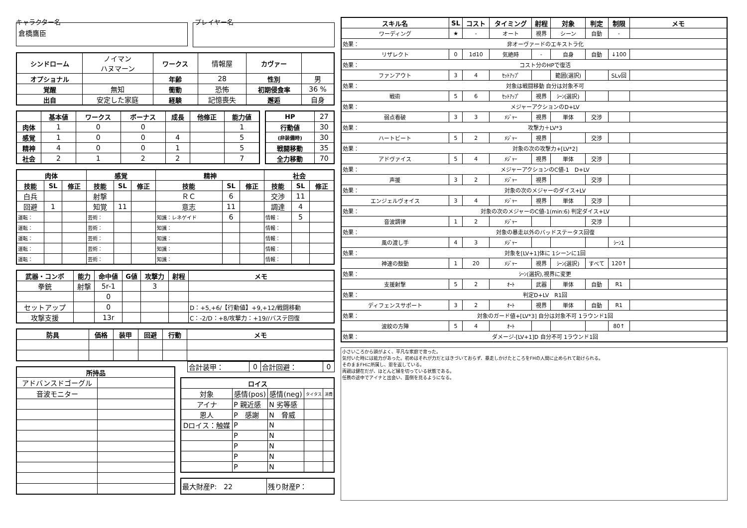キャラクター名
倉橋鷹臣
プレイヤー名
| シンドローム | ノイマン ハヌマーン | ワークス | 情報屋 | カヴァー | |
| オプショナル | | 年齢 | 28 | 性別 | 男 |
| 覚醒 | 無知 | 衝動 | 恐怖 | 初期侵食率 | 36 % |
| 出自 | 安定した家庭 | 経験 | 記憶喪失 | 邂逅 | 自身 |
| | 基本値 | ワークス | ボーナス | 成長 | 他修正 | 能力値 |
| --- | --- | --- | --- | --- | --- | --- |
| 肉体 | 1 | 0 | 0 | | | 1 |
| 感覚 | 1 | 0 | 0 | 4 | | 5 |
| 精神 | 4 | 0 | 0 | 1 | | 5 |
| 社会 | 2 | 1 | 2 | 2 | | 7 |
| HP | 27 |
| 行動値 | 30 |
| (非装備時) | 30 |
| 戦闘移動 | 35 |
| 全力移動 | 70 |
| 肉体 | | | 感覚 | | | 精神 | | | 社会 | | |
| --- | --- | --- | --- | --- | --- | --- | --- | --- | --- | --- | --- |
| 技能 | SL | 修正 | 技能 | SL | 修正 | 技能 | SL | 修正 | 技能 | SL | 修正 |
| 白兵 | | | 射撃 | | | ＲＣ | 6 | | 交渉 | 11 | |
| 回避 | 1 | | 知覚 | 11 | | 意志 | 11 | | 調達 | 4 | |
| 運転： | | | 芸術： | | | 知識：レネゲイド | 6 | | 情報： | 5 | |
| 運転： | | | 芸術： | | | 知識： | | | 情報： | | |
| 運転： | | | 芸術： | | | 知識： | | | 情報： | | |
| 運転： | | | 芸術： | | | 知識： | | | 情報： | | |
| 運転： | | | 芸術： | | | 知識： | | | 情報： | | |
| 武器・コンボ | 能力 | 命中値 | G値 | 攻撃力 | 射程 | メモ |
| --- | --- | --- | --- | --- | --- | --- |
| 拳銃 | 射撃 | 5r-1 | | 3 | | |
| | | 0 | | | | |
| セットアップ | | 0 | | | | D：+5,+6/【行動値】+9,+12/戦闘移動 |
| 攻撃支援 | | 13r | | | | C：-2/D：+8/攻撃力：+19//バステ回復 |
| 防具 | 価格 | 装甲 | 回避 | 行動 | メモ |
| --- | --- | --- | --- | --- | --- |
| 所持品 | |
| --- | --- |
| アドバンスドゴーグル | |
| 音波モニター | |
| 合計装甲： | 0 | 合計回避： | 0 |
| ロイス | | | | |
| --- | --- | --- | --- | --- |
| 対象 | 感情(pos) | 感情(neg) | タイタス | 消費 |
| アイナ | P 親近感 | N 劣等感 | | |
| 恩人 | P 感謝 | N 脅威 | | |
| Dロイス：触媒 | P | N | | |
| | P | N | | |
| | P | N | | |
| | P | N | | |
| | P | N | | |
| 最大財産P: 22 | 残り財産P： |
| スキル名 | | SL | コスト | タイミング | 射程 | 対象 | 判定 | 制限 | メモ |
| --- | --- | --- | --- | --- | --- | --- | --- | --- | --- |
| ワーディング | | ★ | - | オート | 視界 | シーン | 自動 | - | |
| 効果： | 非オーヴァードのエキストラ化 | | | | | | | | |
| リザレクト | | 0 | 1d10 | 気絶時 | - | 自身 | 自動 | ↓100 | |
| 効果： | コスト分のHPで復活 | | | | | | | | |
| ファンアウト | | 3 | 4 | ｾｯﾄｱｯﾌﾟ | | 範囲(選択) | | SLv回 | |
| 効果： | 対象は戦闘移動 自分は対象不可 | | | | | | | | |
| 戦術 | | 5 | 6 | ｾｯﾄｱｯﾌﾟ | 視界 | ｼｰﾝ(選択) | | | |
| 効果： | メジャーアクションのD+LV | | | | | | | | |
| 弱点看破 | | 3 | 3 | ﾒｼﾞｬｰ | 視界 | 単体 | 交渉 | | |
| 効果： | 攻撃力＋LV*3 | | | | | | | | |
| ハートビート | | 5 | 2 | ﾒｼﾞｬｰ | 視界 | | 交渉 | | |
| 効果： | 対象の次の攻撃力+[LV*2] | | | | | | | | |
| アドヴァイス | | 5 | 4 | ﾒｼﾞｬｰ | 視界 | 単体 | 交渉 | | |
| 効果： | メジャーアクションのC値-1 D+LV | | | | | | | | |
| 声援 | | 3 | 2 | ﾒｼﾞｬｰ | 視界 | | 交渉 | | |
| 効果： | 対象の次のメジャーのダイス+LV | | | | | | | | |
| エンジェルヴォイス | | 3 | 4 | ﾒｼﾞｬｰ | 視界 | 単体 | 交渉 | | |
| 効果： | 対象の次のメジャーのC値-1(min:6) 判定ダイス+LV | | | | | | | | |
| 音波調律 | | 1 | 2 | ﾒｼﾞｬｰ | | | 交渉 | | |
| 効果： | 対象の暴走以外のバッドステータス回復 | | | | | | | | |
| 風の渡し手 | | 4 | 3 | ﾒｼﾞｬｰ | | | | ｼｰﾝ1 | |
| 効果： | 対象を[LV+1]体に 1シーンに1回 | | | | | | | | |
| 神速の鼓動 | | 1 | 20 | ﾒｼﾞｬｰ | 視界 | ｼｰﾝ(選択) | すべて | 120↑ | |
| 効果： | ｼｰﾝ(選択),視界に変更 | | | | | | | | |
| 支援射撃 | | 5 | 2 | ｵｰﾄ | 武器 | 単体 | 自動 | R1 | |
| 効果： | 判定D+LV R1回 | | | | | | | | |
| ディフェンスサポート | | 3 | 2 | ｵｰﾄ | 視界 | 単体 | 自動 | R1 | |
| 効果： | 対象のガード値+[LV*3] 自分は対象不可 1ラウンド1回 | | | | | | | | |
| 波紋の方陣 | | 5 | 4 | ｵｰﾄ | | | | 80↑ | |
| 効果： | ダメージ-[LV+1]D 自分不可 1ラウンド1回 | | | | | | | | |
小さいころから頭がよく、平凡な家庭で育った。
気付いた時には能力があった。初めはそれが力だとはきづいておらず、暴走しかけたところをFHの人間に止められて助けられる。
そのままFHに所属し、恩を返している。
両親は健在だが、ほとんど縁を切っている状態である。
任務の途中でアイナと出会い、面倒を見るようになる。